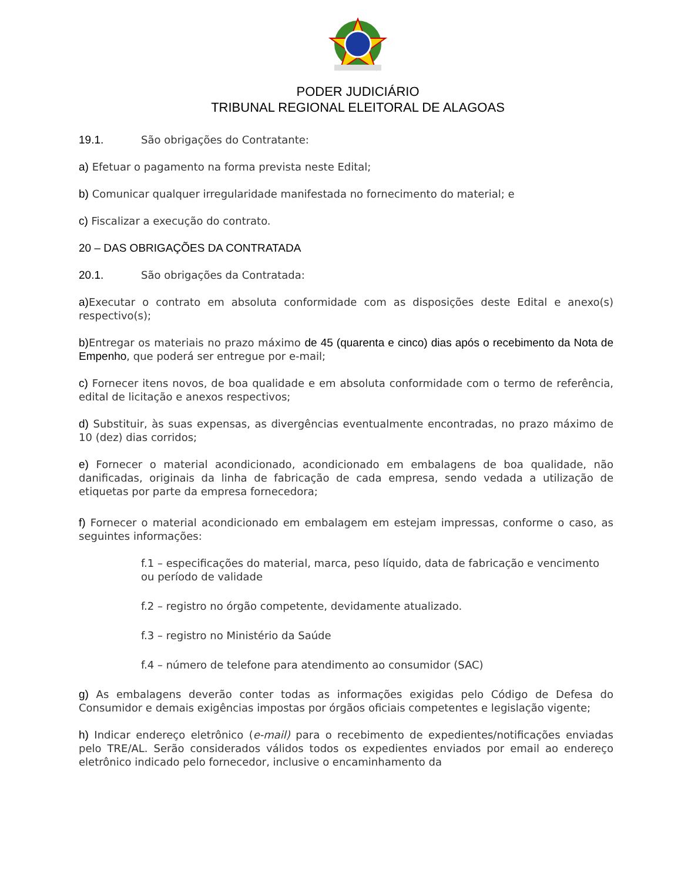PODER JUDICIÁRIO
TRIBUNAL REGIONAL ELEITORAL DE ALAGOAS
19.1. São obrigações do Contratante:
a) Efetuar o pagamento na forma prevista neste Edital;
b) Comunicar qualquer irregularidade manifestada no fornecimento do material; e
c) Fiscalizar a execução do contrato.
20 – DAS OBRIGAÇÕES DA CONTRATADA
20.1. São obrigações da Contratada:
a) Executar o contrato em absoluta conformidade com as disposições deste Edital e anexo(s) respectivo(s);
b) Entregar os materiais no prazo máximo de 45 (quarenta e cinco) dias após o recebimento da Nota de Empenho, que poderá ser entregue por e-mail;
c) Fornecer itens novos, de boa qualidade e em absoluta conformidade com o termo de referência, edital de licitação e anexos respectivos;
d) Substituir, às suas expensas, as divergências eventualmente encontradas, no prazo máximo de 10 (dez) dias corridos;
e) Fornecer o material acondicionado, acondicionado em embalagens de boa qualidade, não danificadas, originais da linha de fabricação de cada empresa, sendo vedada a utilização de etiquetas por parte da empresa fornecedora;
f) Fornecer o material acondicionado em embalagem em estejam impressas, conforme o caso, as seguintes informações:
f.1 – especificações do material, marca, peso líquido, data de fabricação e vencimento ou período de validade
f.2 – registro no órgão competente, devidamente atualizado.
f.3 – registro no Ministério da Saúde
f.4 – número de telefone para atendimento ao consumidor (SAC)
g) As embalagens deverão conter todas as informações exigidas pelo Código de Defesa do Consumidor e demais exigências impostas por órgãos oficiais competentes e legislação vigente;
h) Indicar endereço eletrônico (e-mail) para o recebimento de expedientes/notificações enviadas pelo TRE/AL. Serão considerados válidos todos os expedientes enviados por email ao endereço eletrônico indicado pelo fornecedor, inclusive o encaminhamento da